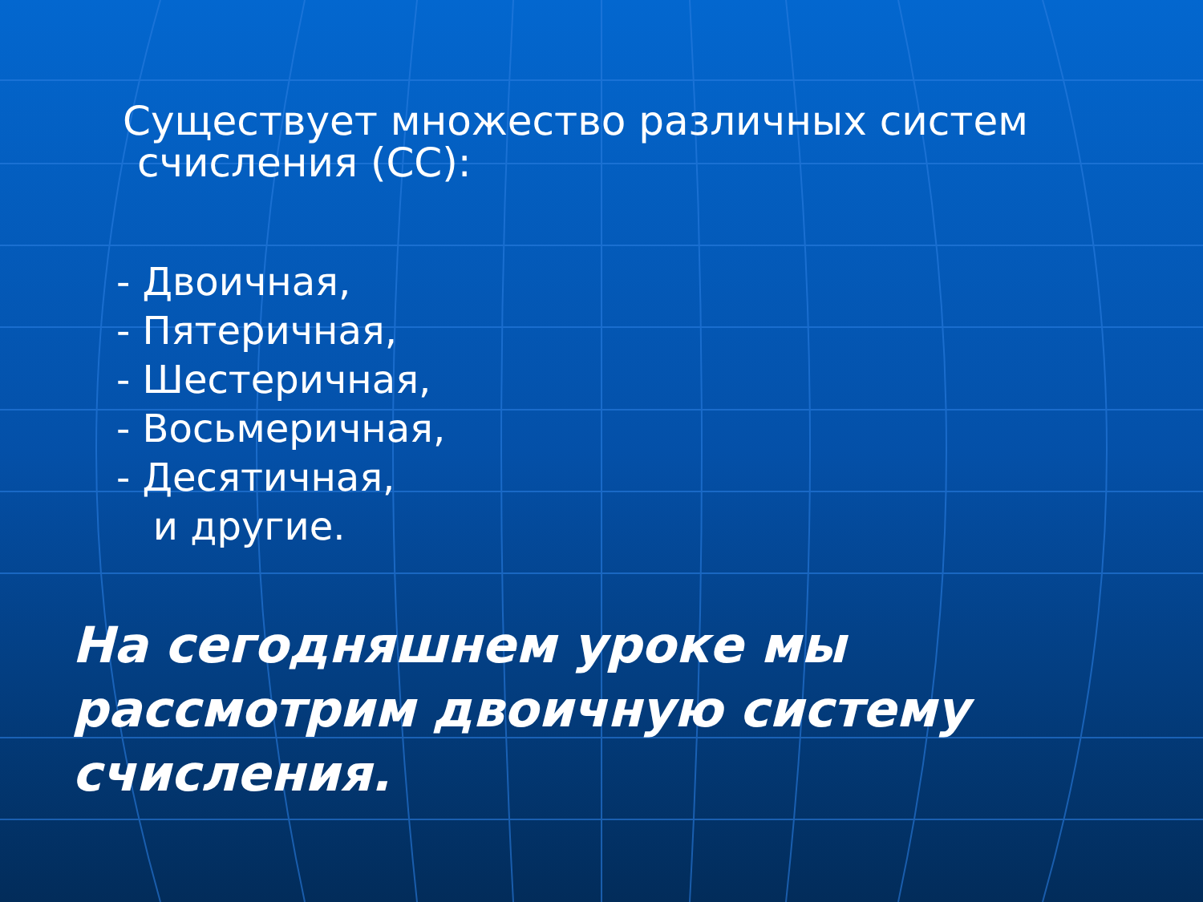Существует множество различных систем
счисления (СС):
- Двоичная,
- Пятеричная,
- Шестеричная,
- Восьмеричная,
- Десятичная,
и другие.
На сегодняшнем уроке мы рассмотрим двоичную систему счисления.